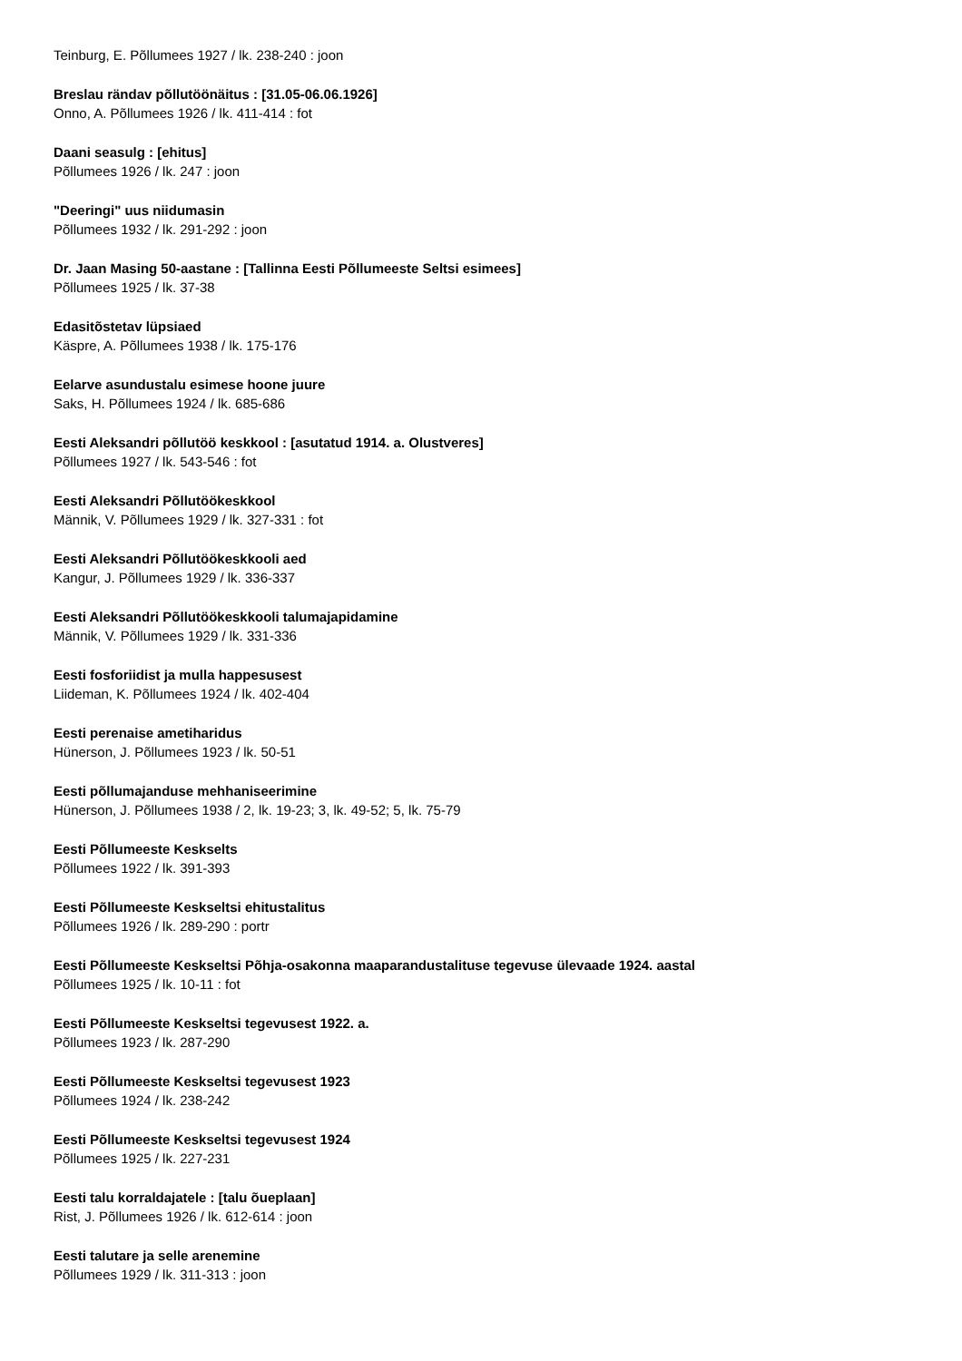Teinburg, E. Põllumees 1927 / lk. 238-240 : joon
Breslau rändav põllutöönäitus : [31.05-06.06.1926]
Onno, A. Põllumees 1926 / lk. 411-414 : fot
Daani seasulg : [ehitus]
Põllumees 1926 / lk. 247 : joon
"Deeringi" uus niidumasin
Põllumees 1932 / lk. 291-292 : joon
Dr. Jaan Masing 50-aastane : [Tallinna Eesti Põllumeeste Seltsi esimees]
Põllumees 1925 / lk. 37-38
Edasitõstetav lüpsiaed
Käspre, A. Põllumees 1938 / lk. 175-176
Eelarve asundustalu esimese hoone juure
Saks, H. Põllumees 1924 / lk. 685-686
Eesti Aleksandri põllutöö keskkool : [asutatud 1914. a. Olustveres]
Põllumees 1927 / lk. 543-546 : fot
Eesti Aleksandri Põllutöökeskkool
Männik, V. Põllumees 1929 / lk. 327-331 : fot
Eesti Aleksandri Põllutöökeskkooli aed
Kangur, J. Põllumees 1929 / lk. 336-337
Eesti Aleksandri Põllutöökeskkooli talumajapidamine
Männik, V. Põllumees 1929 / lk. 331-336
Eesti fosforiidist ja mulla happesusest
Liideman, K. Põllumees 1924 / lk. 402-404
Eesti perenaise ametiharidus
Hünerson, J. Põllumees 1923 / lk. 50-51
Eesti põllumajanduse mehhaniseerimine
Hünerson, J. Põllumees 1938 / 2, lk. 19-23; 3, lk. 49-52; 5, lk. 75-79
Eesti Põllumeeste Keskselts
Põllumees 1922 / lk. 391-393
Eesti Põllumeeste Keskseltsi ehitustalitus
Põllumees 1926 / lk. 289-290 : portr
Eesti Põllumeeste Keskseltsi Põhja-osakonna maaparandustalituse tegevuse ülevaade 1924. aastal
Põllumees 1925 / lk. 10-11 : fot
Eesti Põllumeeste Keskseltsi tegevusest 1922. a.
Põllumees 1923 / lk. 287-290
Eesti Põllumeeste Keskseltsi tegevusest 1923
Põllumees 1924 / lk. 238-242
Eesti Põllumeeste Keskseltsi tegevusest 1924
Põllumees 1925 / lk. 227-231
Eesti talu korraldajatele : [talu õueplaan]
Rist, J. Põllumees 1926 / lk. 612-614 : joon
Eesti talutare ja selle arenemine
Põllumees 1929 / lk. 311-313 : joon